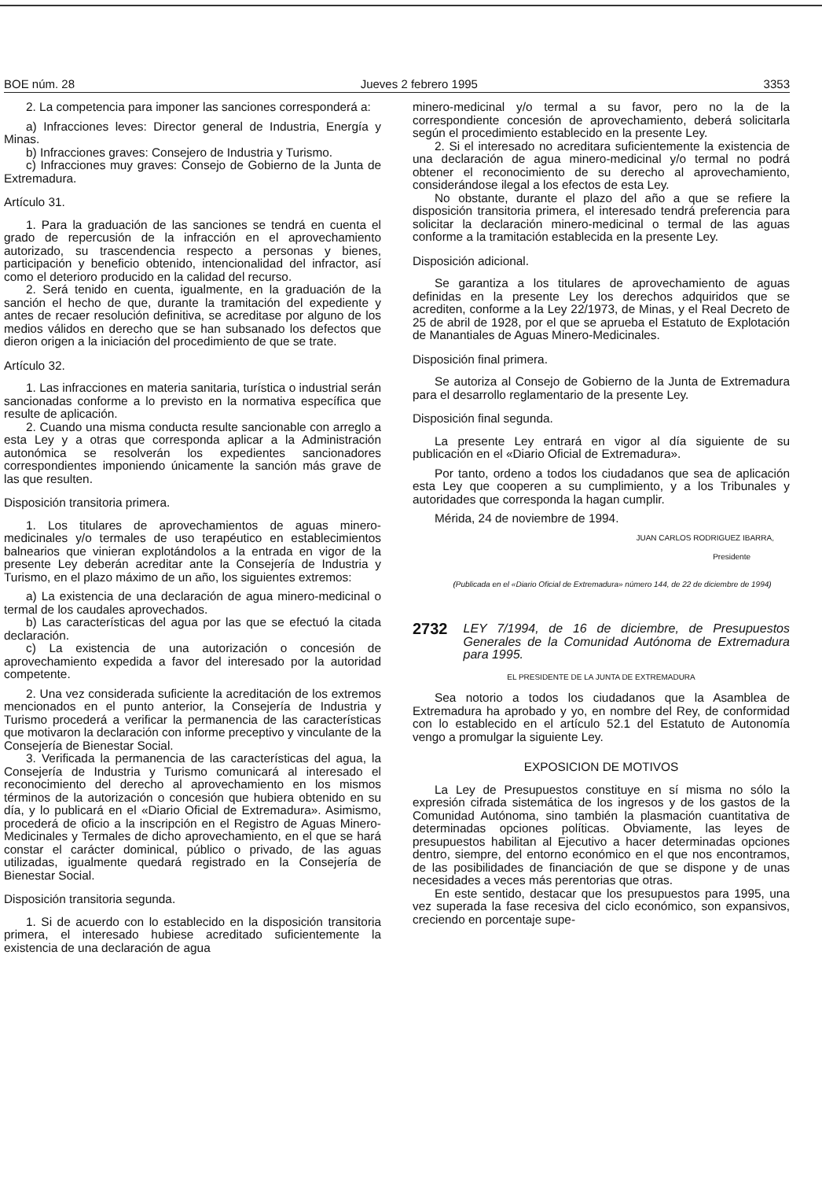BOE núm. 28 Jueves 2 febrero 1995 3353
2. La competencia para imponer las sanciones corresponderá a:
a) Infracciones leves: Director general de Industria, Energía y Minas.
b) Infracciones graves: Consejero de Industria y Turismo.
c) Infracciones muy graves: Consejo de Gobierno de la Junta de Extremadura.
Artículo 31.
1. Para la graduación de las sanciones se tendrá en cuenta el grado de repercusión de la infracción en el aprovechamiento autorizado, su trascendencia respecto a personas y bienes, participación y beneficio obtenido, intencionalidad del infractor, así como el deterioro producido en la calidad del recurso.
2. Será tenido en cuenta, igualmente, en la graduación de la sanción el hecho de que, durante la tramitación del expediente y antes de recaer resolución definitiva, se acreditase por alguno de los medios válidos en derecho que se han subsanado los defectos que dieron origen a la iniciación del procedimiento de que se trate.
Artículo 32.
1. Las infracciones en materia sanitaria, turística o industrial serán sancionadas conforme a lo previsto en la normativa específica que resulte de aplicación.
2. Cuando una misma conducta resulte sancionable con arreglo a esta Ley y a otras que corresponda aplicar a la Administración autonómica se resolverán los expedientes sancionadores correspondientes imponiendo únicamente la sanción más grave de las que resulten.
Disposición transitoria primera.
1. Los titulares de aprovechamientos de aguas minero-medicinales y/o termales de uso terapéutico en establecimientos balnearios que vinieran explotándolos a la entrada en vigor de la presente Ley deberán acreditar ante la Consejería de Industria y Turismo, en el plazo máximo de un año, los siguientes extremos:
a) La existencia de una declaración de agua minero-medicinal o termal de los caudales aprovechados.
b) Las características del agua por las que se efectuó la citada declaración.
c) La existencia de una autorización o concesión de aprovechamiento expedida a favor del interesado por la autoridad competente.
2. Una vez considerada suficiente la acreditación de los extremos mencionados en el punto anterior, la Consejería de Industria y Turismo procederá a verificar la permanencia de las características que motivaron la declaración con informe preceptivo y vinculante de la Consejería de Bienestar Social.
3. Verificada la permanencia de las características del agua, la Consejería de Industria y Turismo comunicará al interesado el reconocimiento del derecho al aprovechamiento en los mismos términos de la autorización o concesión que hubiera obtenido en su día, y lo publicará en el «Diario Oficial de Extremadura». Asimismo, procederá de oficio a la inscripción en el Registro de Aguas Minero-Medicinales y Termales de dicho aprovechamiento, en el que se hará constar el carácter dominical, público o privado, de las aguas utilizadas, igualmente quedará registrado en la Consejería de Bienestar Social.
Disposición transitoria segunda.
1. Si de acuerdo con lo establecido en la disposición transitoria primera, el interesado hubiese acreditado suficientemente la existencia de una declaración de agua
minero-medicinal y/o termal a su favor, pero no la de la correspondiente concesión de aprovechamiento, deberá solicitarla según el procedimiento establecido en la presente Ley.
2. Si el interesado no acreditara suficientemente la existencia de una declaración de agua minero-medicinal y/o termal no podrá obtener el reconocimiento de su derecho al aprovechamiento, considerándose ilegal a los efectos de esta Ley.
No obstante, durante el plazo del año a que se refiere la disposición transitoria primera, el interesado tendrá preferencia para solicitar la declaración minero-medicinal o termal de las aguas conforme a la tramitación establecida en la presente Ley.
Disposición adicional.
Se garantiza a los titulares de aprovechamiento de aguas definidas en la presente Ley los derechos adquiridos que se acrediten, conforme a la Ley 22/1973, de Minas, y el Real Decreto de 25 de abril de 1928, por el que se aprueba el Estatuto de Explotación de Manantiales de Aguas Minero-Medicinales.
Disposición final primera.
Se autoriza al Consejo de Gobierno de la Junta de Extremadura para el desarrollo reglamentario de la presente Ley.
Disposición final segunda.
La presente Ley entrará en vigor al día siguiente de su publicación en el «Diario Oficial de Extremadura».
Por tanto, ordeno a todos los ciudadanos que sea de aplicación esta Ley que cooperen a su cumplimiento, y a los Tribunales y autoridades que corresponda la hagan cumplir.
Mérida, 24 de noviembre de 1994.
JUAN CARLOS RODRIGUEZ IBARRA,
Presidente
(Publicada en el «Diario Oficial de Extremadura» número 144, de 22 de diciembre de 1994)
2732 LEY 7/1994, de 16 de diciembre, de Presupuestos Generales de la Comunidad Autónoma de Extremadura para 1995.
EL PRESIDENTE DE LA JUNTA DE EXTREMADURA
Sea notorio a todos los ciudadanos que la Asamblea de Extremadura ha aprobado y yo, en nombre del Rey, de conformidad con lo establecido en el artículo 52.1 del Estatuto de Autonomía vengo a promulgar la siguiente Ley.
EXPOSICION DE MOTIVOS
La Ley de Presupuestos constituye en sí misma no sólo la expresión cifrada sistemática de los ingresos y de los gastos de la Comunidad Autónoma, sino también la plasmación cuantitativa de determinadas opciones políticas. Obviamente, las leyes de presupuestos habilitan al Ejecutivo a hacer determinadas opciones dentro, siempre, del entorno económico en el que nos encontramos, de las posibilidades de financiación de que se dispone y de unas necesidades a veces más perentorias que otras.
En este sentido, destacar que los presupuestos para 1995, una vez superada la fase recesiva del ciclo económico, son expansivos, creciendo en porcentaje supe-